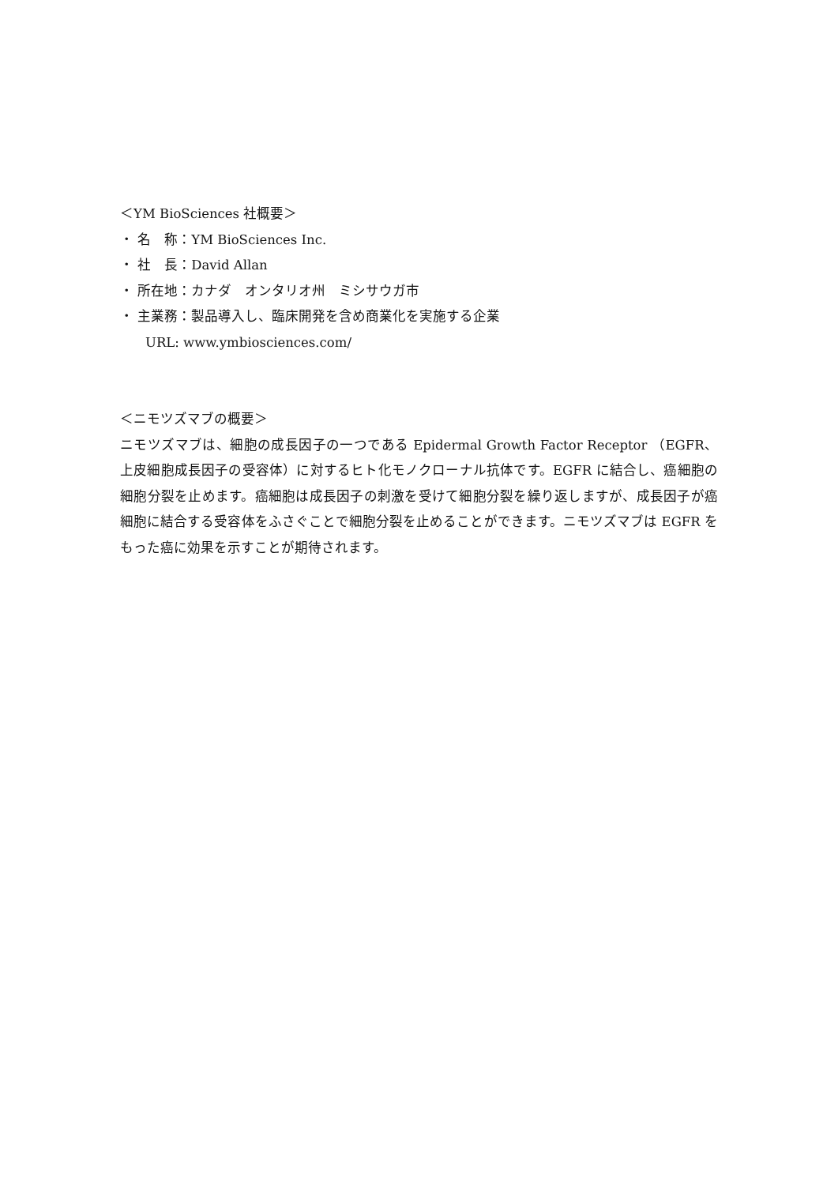＜YM BioSciences 社概要＞
・ 名　称：YM BioSciences Inc.
・ 社　長：David Allan
・ 所在地：カナダ　オンタリオ州　ミシサウガ市
・ 主業務：製品導入し、臨床開発を含め商業化を実施する企業
URL: www.ymbiosciences.com/
＜ニモツズマブの概要＞
ニモツズマブは、細胞の成長因子の一つである Epidermal Growth Factor Receptor （EGFR、上皮細胞成長因子の受容体）に対するヒト化モノクローナル抗体です。EGFR に結合し、癌細胞の細胞分裂を止めます。癌細胞は成長因子の刺激を受けて細胞分裂を繰り返しますが、成長因子が癌細胞に結合する受容体をふさぐことで細胞分裂を止めることができます。ニモツズマブは EGFR をもった癌に効果を示すことが期待されます。